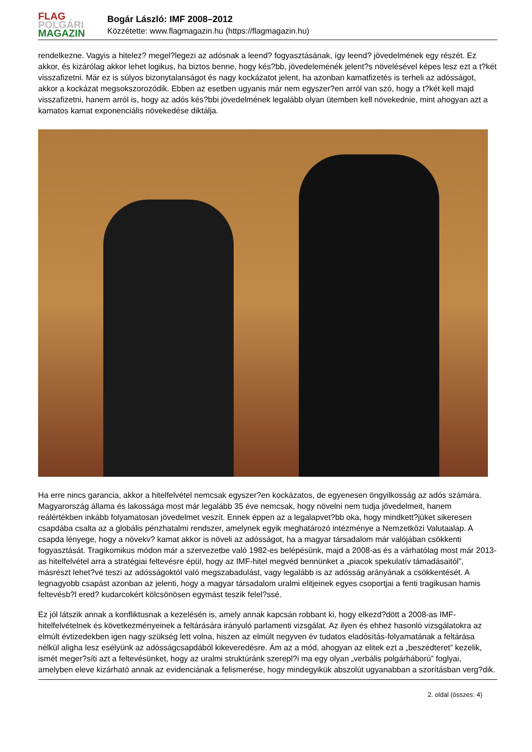FLAG
POLGÁRI
MAGAZIN
Bogár László: IMF 2008–2012
Közzétette: www.flagmagazin.hu (https://flagmagazin.hu)
rendelkezne. Vagyis a hitelez? megel?legezi az adósnak a leend? fogyasztásának, így leend? jövedelmének egy részét. Ez akkor, és kizárólag akkor lehet logikus, ha biztos benne, hogy kés?bb, jövedeleménék jelent?s növelésével képes lesz ezt a t?két visszafizetni. Már ez is súlyos bizonytalanságot és nagy kockázatot jelent, ha azonban kamatfizetés is terheli az adósságot, akkor a kockázat megsokszorozódik. Ebben az esetben ugyanis már nem egyszer?en arról van szó, hogy a t?két kell majd visszafizetni, hanem arról is, hogy az adós kés?bbi jövedelmének legalább olyan ütemben kell növekednie, mint ahogyan azt a kamatos kamat exponenciális növekedése diktálja.
Ha erre nincs garancia, akkor a hitelfelvétel nemcsak egyszer?en kockázatos, de egyenesen öngyilkosság az adós számára. Magyarország állama és lakossága most már legalább 35 éve nemcsak, hogy növelni nem tudja jövedelmeit, hanem reálértékben inkább folyamatosan jövedelmet veszít. Ennek éppen az a legalapvet?bb oka, hogy mindkett?jüket sikeresen csapdába csalta az a globális pénzhatalmi rendszer, amelynek egyik meghatározó intézménye a Nemzetközi Valutaalap. A csapda lényege, hogy a növekv? kamat akkor is növeli az adósságot, ha a magyar társadalom már valójában csökkenti fogyasztását. Tragikomikus módon már a szervezetbe való 1982-es belépésünk, majd a 2008-as és a várhatólag most már 2013-as hitelfelvétel arra a stratégiai feltevésre épül, hogy az IMF-hitel megvéd bennünket a „piacok spekulatív támadásaitól”, másrészt lehet?vé teszi az adósságoktól való megszabadulást, vagy legalább is az adósság arányának a csökkentését. A legnagyobb csapást azonban az jelenti, hogy a magyar társadalom uralmi elitjeinek egyes csoportjai a fenti tragikusan hamis feltevésb?l ered? kudarcokért kölcsönösen egymást teszik felel?ssé.
Ez jól látszik annak a konfliktusnak a kezelésén is, amely annak kapcsán robbant ki, hogy elkezd?dött a 2008-as IMF-hitelfelvételnek és következményeinek a feltárására irányuló parlamenti vizsgálat. Az ilyen és ehhez hasonló vizsgálatokra az elmúlt évtizedekben igen nagy szükség lett volna, hiszen az elmúlt negyven év tudatos eladósítás-folyamatának a feltárása nélkül aligha lesz esélyünk az adósságcsapdából kikeveredésre. Ám az a mód, ahogyan az elitek ezt a „beszédteret” kezelik, ismét meger?síti azt a feltevésünket, hogy az uralmi struktúránk szerepl?i ma egy olyan „verbális polgárháború” foglyai, amelyben eleve kizárható annak az evidenciának a felismerése, hogy mindegyikük abszolút ugyanabban a szorításban verg?dik.
2. oldal (összes: 4)